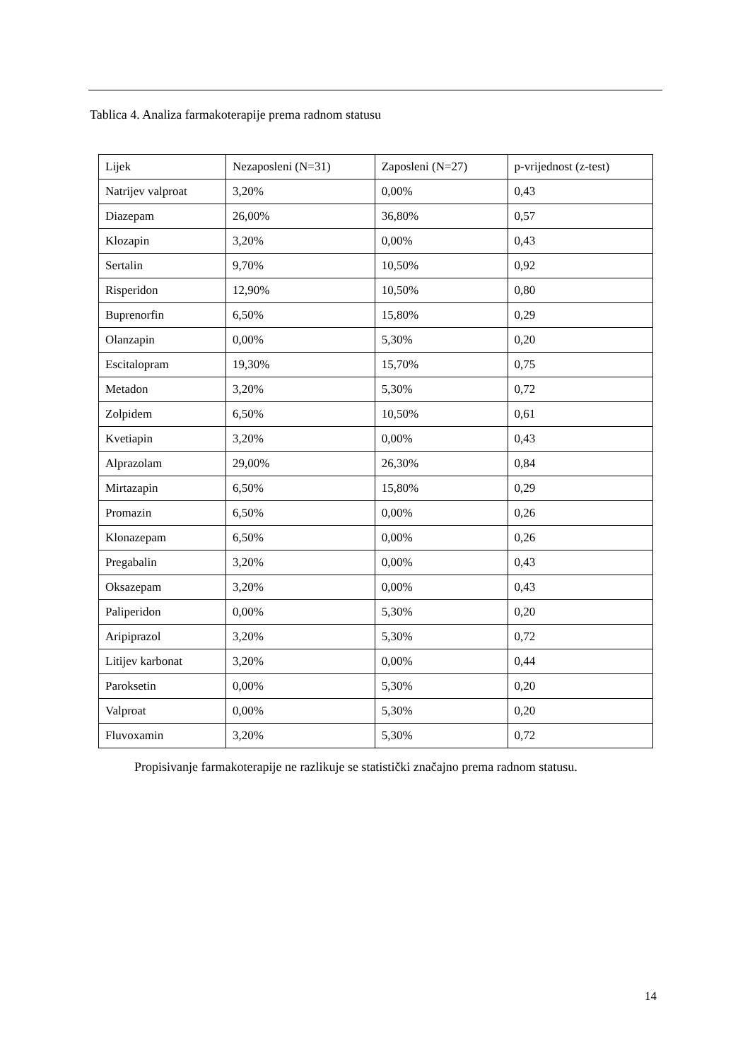Tablica 4. Analiza farmakoterapije prema radnom statusu
| Lijek | Nezaposleni (N=31) | Zaposleni (N=27) | p-vrijednost (z-test) |
| --- | --- | --- | --- |
| Natrijev valproat | 3,20% | 0,00% | 0,43 |
| Diazepam | 26,00% | 36,80% | 0,57 |
| Klozapin | 3,20% | 0,00% | 0,43 |
| Sertalin | 9,70% | 10,50% | 0,92 |
| Risperidon | 12,90% | 10,50% | 0,80 |
| Buprenorfin | 6,50% | 15,80% | 0,29 |
| Olanzapin | 0,00% | 5,30% | 0,20 |
| Escitalopram | 19,30% | 15,70% | 0,75 |
| Metadon | 3,20% | 5,30% | 0,72 |
| Zolpidem | 6,50% | 10,50% | 0,61 |
| Kvetiapin | 3,20% | 0,00% | 0,43 |
| Alprazolam | 29,00% | 26,30% | 0,84 |
| Mirtazapin | 6,50% | 15,80% | 0,29 |
| Promazin | 6,50% | 0,00% | 0,26 |
| Klonazepam | 6,50% | 0,00% | 0,26 |
| Pregabalin | 3,20% | 0,00% | 0,43 |
| Oksazepam | 3,20% | 0,00% | 0,43 |
| Paliperidon | 0,00% | 5,30% | 0,20 |
| Aripiprazol | 3,20% | 5,30% | 0,72 |
| Litijev karbonat | 3,20% | 0,00% | 0,44 |
| Paroksetin | 0,00% | 5,30% | 0,20 |
| Valproat | 0,00% | 5,30% | 0,20 |
| Fluvoxamin | 3,20% | 5,30% | 0,72 |
Propisivanje farmakoterapije ne razlikuje se statistički značajno prema radnom statusu.
14